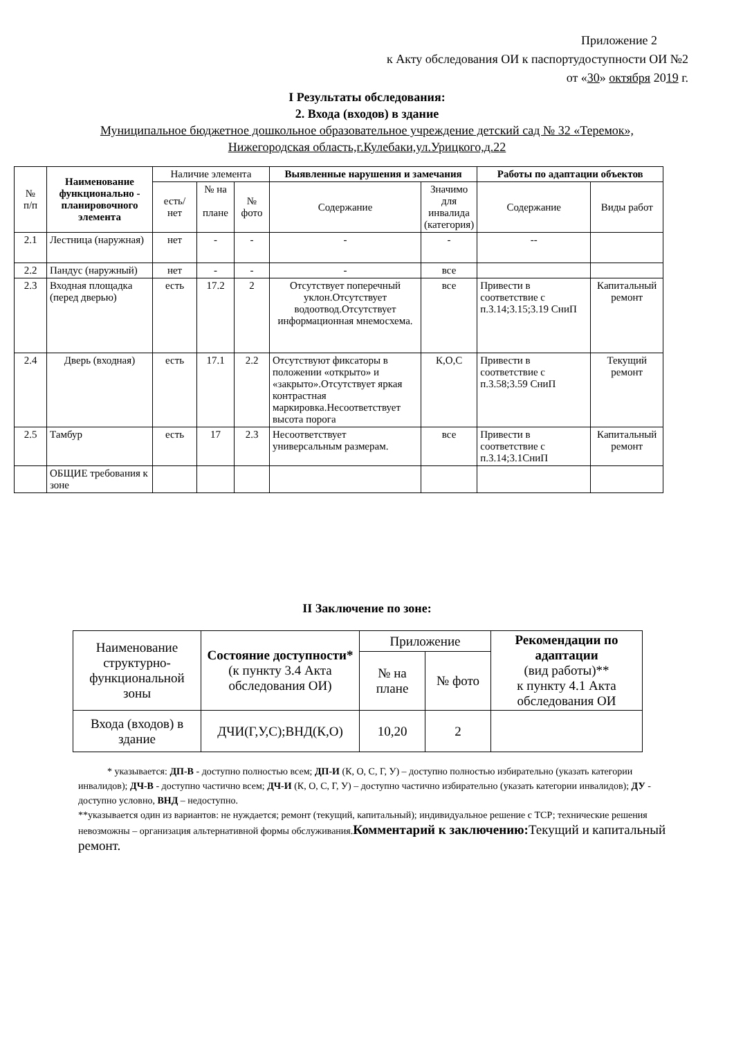Приложение 2
к Акту обследования ОИ к паспортудоступности ОИ №2
от «30» октября 2019 г.
I Результаты обследования:
2. Входа (входов) в здание
Муниципальное бюджетное дошкольное образовательное учреждение детский сад № 32 «Теремок»,
Нижегородская область,г.Кулебаки,ул.Урицкого,д.22
| № п/п | Наименование функционально - планировочного элемента | Наличие элемента | | | Выявленные нарушения и замечания | | Работы по адаптации объектов | |
| --- | --- | --- | --- | --- | --- | --- | --- | --- |
| | | есть/ нет | № на плане | № фото | Содержание | Значимо для инвалида (категория) | Содержание | Виды работ |
| 2.1 | Лестница (наружная) | нет | - | - | - | - | -- | |
| 2.2 | Пандус (наружный) | нет | - | - | - | все | | |
| 2.3 | Входная площадка (перед дверью) | есть | 17.2 | 2 | Отсутствует поперечный уклон.Отсутствует водоотвод.Отсутствует информационная мнемосхема. | все | Привести в соответствие с п.3.14;3.15;3.19 СниП | Капитальный ремонт |
| 2.4 | Дверь (входная) | есть | 17.1 | 2.2 | Отсутствуют фиксаторы в положении «открыто» и «закрыто».Отсутствует яркая контрастная маркировка.Несоответствует высота порога | К,О,С | Привести в соответствие с п.3.58;3.59 СниП | Текущий ремонт |
| 2.5 | Тамбур | есть | 17 | 2.3 | Несоответствует универсальным размерам. | все | Привести в соответствие с п.3.14;3.1СниП | Капитальный ремонт |
| | ОБЩИЕ требования к зоне | | | | | | | |
II Заключение по зоне:
| Наименование структурно-функциональной зоны | Состояние доступности* (к пункту 3.4 Акта обследования ОИ) | Приложение | | Рекомендации по адаптации (вид работы)** к пункту 4.1 Акта обследования ОИ |
| --- | --- | --- | --- | --- |
| | | № на плане | № фото | |
| Входа (входов) в здание | ДЧИ(Г,У,С);ВНД(К,О) | 10,20 | 2 | |
* указывается: ДП-В - доступно полностью всем; ДП-И (К, О, С, Г, У) – доступно полностью избирательно (указать категории инвалидов); ДЧ-В - доступно частично всем; ДЧ-И (К, О, С, Г, У) – доступно частично избирательно (указать категории инвалидов); ДУ - доступно условно, ВНД – недоступно.
**указывается один из вариантов: не нуждается; ремонт (текущий, капитальный); индивидуальное решение с ТСР; технические решения невозможны – организация альтернативной формы обслуживания.Комментарий к заключению: Текущий и капитальный ремонт.